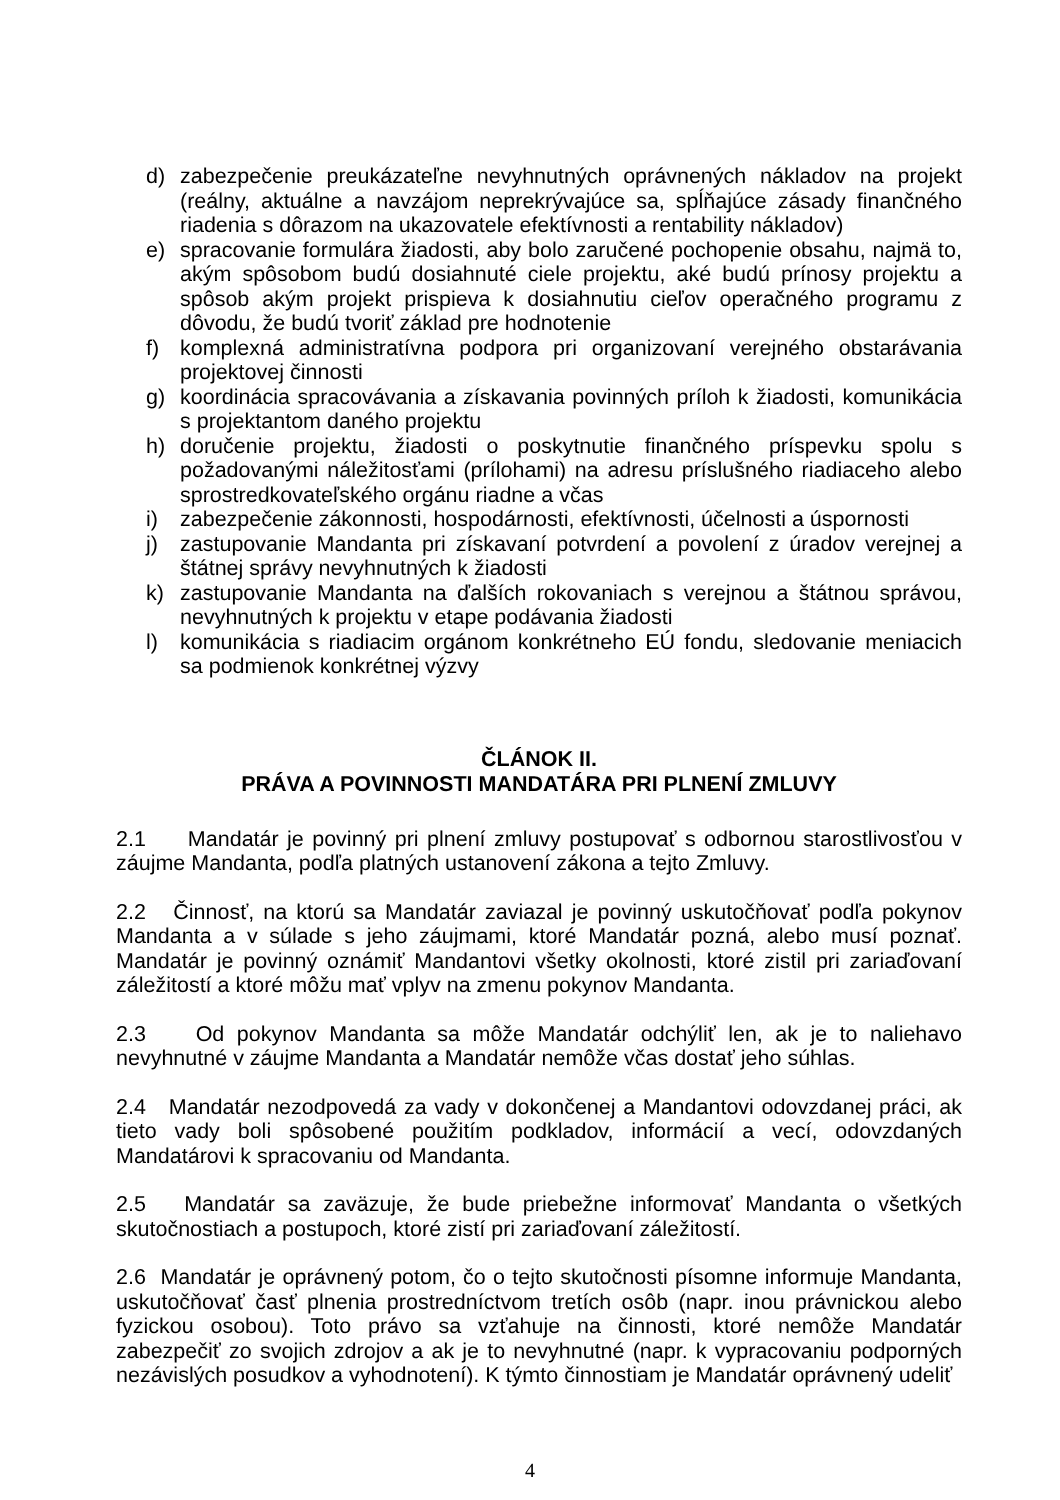d) zabezpečenie preukázateľne nevyhnutných oprávnených nákladov na projekt (reálny, aktuálne a navzájom neprekrývajúce sa, spĺňajúce zásady finančného riadenia s dôrazom na ukazovatele efektívnosti a rentability nákladov)
e) spracovanie formulára žiadosti, aby bolo zaručené pochopenie obsahu, najmä to, akým spôsobom budú dosiahnuté ciele projektu, aké budú prínosy projektu a spôsob akým projekt prispieva k dosiahnutiu cieľov operačného programu z dôvodu, že budú tvoriť základ pre hodnotenie
f) komplexná administratívna podpora pri organizovaní verejného obstarávania projektovej činnosti
g) koordinácia spracovávania a získavania povinných príloh k žiadosti, komunikácia s projektantom daného projektu
h) doručenie projektu, žiadosti o poskytnutie finančného príspevku spolu s požadovanými náležitosťami (prílohami) na adresu príslušného riadiaceho alebo sprostredkovateľského orgánu riadne a včas
i) zabezpečenie zákonnosti, hospodárnosti, efektívnosti, účelnosti a úspornosti
j) zastupovanie Mandanta pri získavaní potvrdení a povolení z úradov verejnej a štátnej správy nevyhnutných k žiadosti
k) zastupovanie Mandanta na ďalších rokovaniach s verejnou a štátnou správou, nevyhnutných k projektu v etape podávania žiadosti
l) komunikácia s riadiacim orgánom konkrétneho EÚ fondu, sledovanie meniacich sa podmienok konkrétnej výzvy
ČLÁNOK II.
PRÁVA A POVINNOSTI MANDATÁRA PRI PLNENÍ ZMLUVY
2.1 Mandatár je povinný pri plnení zmluvy postupovať s odbornou starostlivosťou v záujme Mandanta, podľa platných ustanovení zákona a tejto Zmluvy.
2.2 Činnosť, na ktorú sa Mandatár zaviazal je povinný uskutočňovať podľa pokynov Mandanta a v súlade s jeho záujmami, ktoré Mandatár pozná, alebo musí poznať. Mandatár je povinný oznámiť Mandantovi všetky okolnosti, ktoré zistil pri zariaďovaní záležitostí a ktoré môžu mať vplyv na zmenu pokynov Mandanta.
2.3 Od pokynov Mandanta sa môže Mandatár odchýliť len, ak je to naliehavo nevyhnutné v záujme Mandanta a Mandatár nemôže včas dostať jeho súhlas.
2.4 Mandatár nezodpovedá za vady v dokončenej a Mandantovi odovzdanej práci, ak tieto vady boli spôsobené použitím podkladov, informácií a vecí, odovzdaných Mandatárovi k spracovaniu od Mandanta.
2.5 Mandatár sa zaväzuje, že bude priebežne informovať Mandanta o všetkých skutočnostiach a postupoch, ktoré zistí pri zariaďovaní záležitostí.
2.6 Mandatár je oprávnený potom, čo o tejto skutočnosti písomne informuje Mandanta, uskutočňovať časť plnenia prostredníctvom tretích osôb (napr. inou právnickou alebo fyzickou osobou). Toto právo sa vzťahuje na činnosti, ktoré nemôže Mandatár zabezpečiť zo svojich zdrojov a ak je to nevyhnutné (napr. k vypracovaniu podporných nezávislých posudkov a vyhodnotení). K týmto činnostiam je Mandatár oprávnený udeliť
4